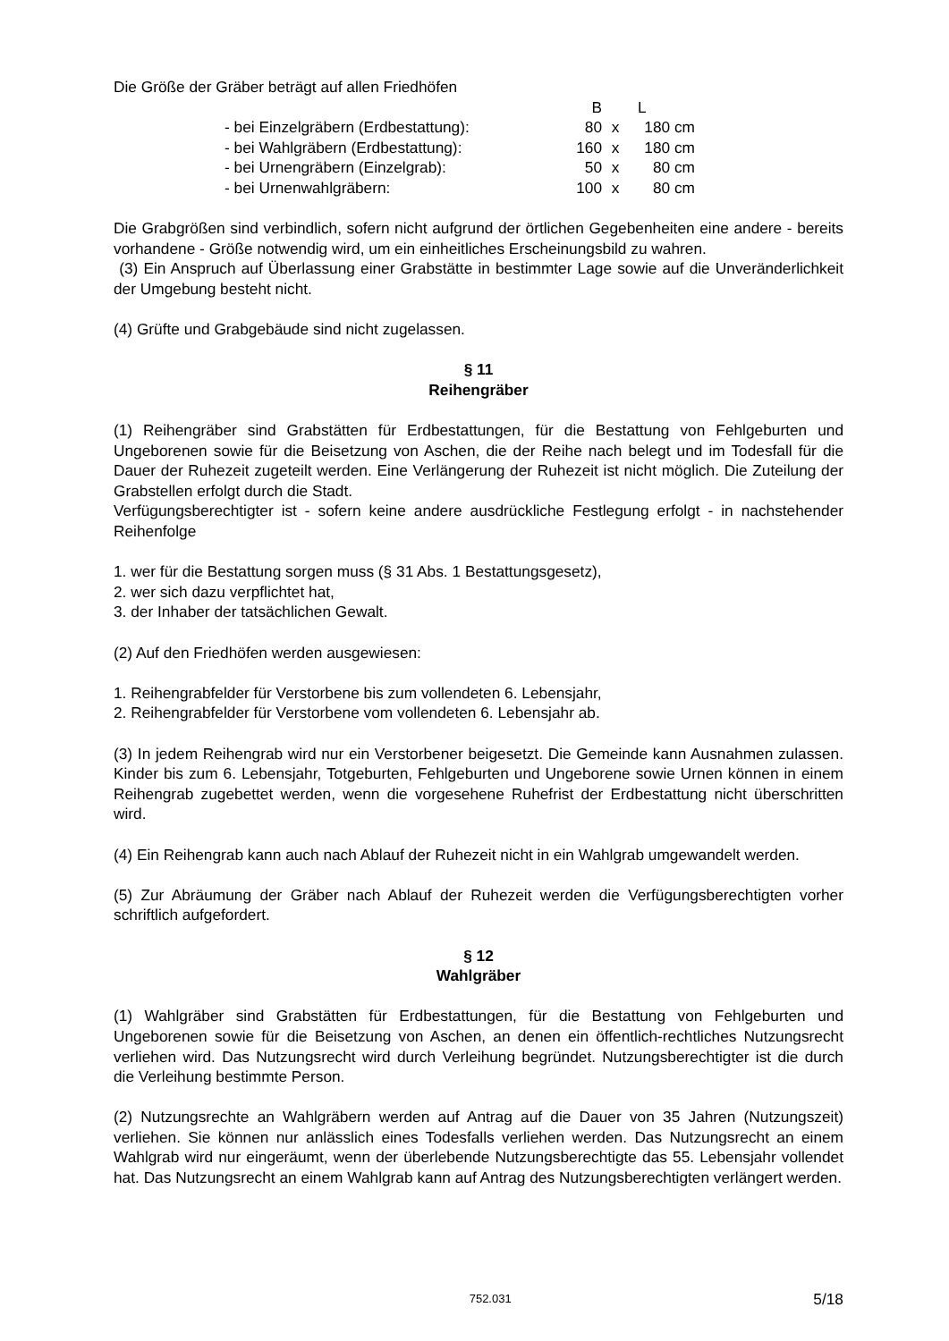Die Größe der Gräber beträgt auf allen Friedhöfen
| | B | | L |
| - bei Einzelgräbern (Erdbestattung): | 80 | x | 180 cm |
| - bei Wahlgräbern (Erdbestattung): | 160 | x | 180 cm |
| - bei Urnengräbern (Einzelgrab): | 50 | x | 80 cm |
| - bei Urnenwahlgräbern: | 100 | x | 80 cm |
Die Grabgrößen sind verbindlich, sofern nicht aufgrund der örtlichen Gegebenheiten eine andere - bereits vorhandene - Größe notwendig wird, um ein einheitliches Erscheinungsbild zu wahren.
(3) Ein Anspruch auf Überlassung einer Grabstätte in bestimmter Lage sowie auf die Unveränderlichkeit der Umgebung besteht nicht.
(4) Grüfte und Grabgebäude sind nicht zugelassen.
§ 11
Reihengräber
(1) Reihengräber sind Grabstätten für Erdbestattungen, für die Bestattung von Fehlgeburten und Ungeborenen sowie für die Beisetzung von Aschen, die der Reihe nach belegt und im Todesfall für die Dauer der Ruhezeit zugeteilt werden. Eine Verlängerung der Ruhezeit ist nicht möglich. Die Zuteilung der Grabstellen erfolgt durch die Stadt.
Verfügungsberechtigter ist - sofern keine andere ausdrückliche Festlegung erfolgt - in nachstehender Reihenfolge
1. wer für die Bestattung sorgen muss (§ 31 Abs. 1 Bestattungsgesetz),
2. wer sich dazu verpflichtet hat,
3. der Inhaber der tatsächlichen Gewalt.
(2) Auf den Friedhöfen werden ausgewiesen:
1. Reihengrabfelder für Verstorbene bis zum vollendeten 6. Lebensjahr,
2. Reihengrabfelder für Verstorbene vom vollendeten 6. Lebensjahr ab.
(3) In jedem Reihengrab wird nur ein Verstorbener beigesetzt. Die Gemeinde kann Ausnahmen zulassen. Kinder bis zum 6. Lebensjahr, Totgeburten, Fehlgeburten und Ungeborene sowie Urnen können in einem Reihengrab zugebettet werden, wenn die vorgesehene Ruhefrist der Erdbestattung nicht überschritten wird.
(4) Ein Reihengrab kann auch nach Ablauf der Ruhezeit nicht in ein Wahlgrab umgewandelt werden.
(5) Zur Abräumung der Gräber nach Ablauf der Ruhezeit werden die Verfügungsberechtigten vorher schriftlich aufgefordert.
§ 12
Wahlgräber
(1) Wahlgräber sind Grabstätten für Erdbestattungen, für die Bestattung von Fehlgeburten und Ungeborenen sowie für die Beisetzung von Aschen, an denen ein öffentlich-rechtliches Nutzungsrecht verliehen wird. Das Nutzungsrecht wird durch Verleihung begründet. Nutzungsberechtigter ist die durch die Verleihung bestimmte Person.
(2) Nutzungsrechte an Wahlgräbern werden auf Antrag auf die Dauer von 35 Jahren (Nutzungszeit) verliehen. Sie können nur anlässlich eines Todesfalls verliehen werden. Das Nutzungsrecht an einem Wahlgrab wird nur eingeräumt, wenn der überlebende Nutzungsberechtigte das 55. Lebensjahr vollendet hat. Das Nutzungsrecht an einem Wahlgrab kann auf Antrag des Nutzungsberechtigten verlängert werden.
752.031 5/18